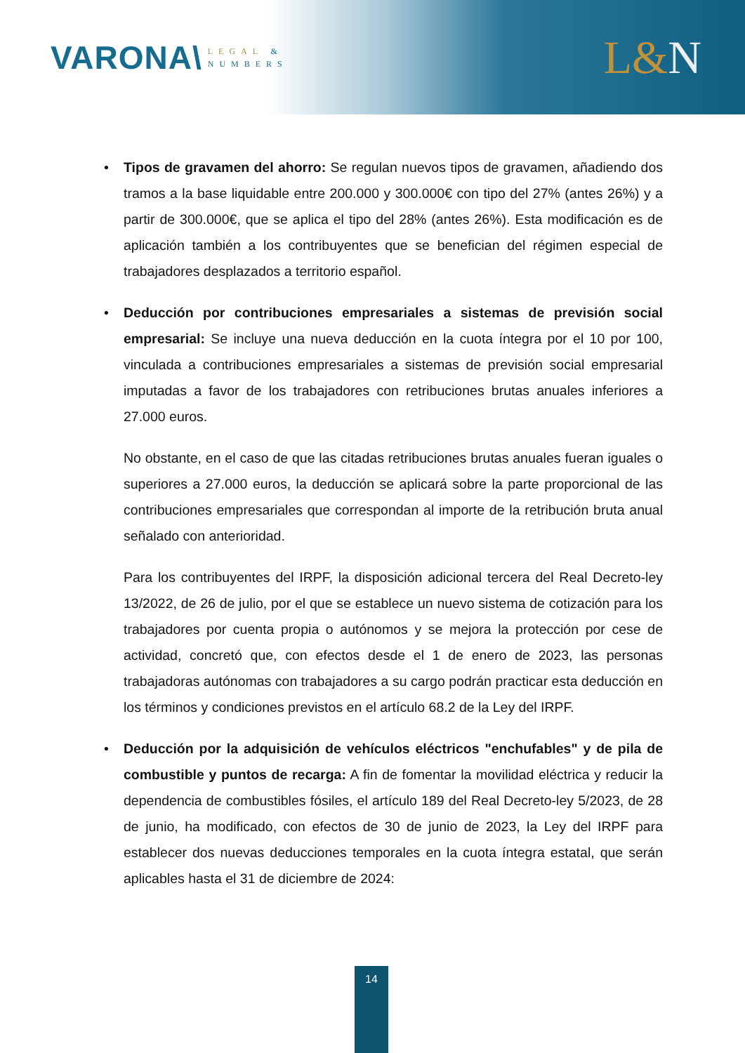VARONA\
LEGAL &
NUMBERS
L&N
• Tipos de gravamen del ahorro: Se regulan nuevos tipos de gravamen, añadiendo dos tramos a la base liquidable entre 200.000 y 300.000€ con tipo del 27% (antes 26%) y a partir de 300.000€, que se aplica el tipo del 28% (antes 26%). Esta modificación es de aplicación también a los contribuyentes que se benefician del régimen especial de trabajadores desplazados a territorio español.
• Deducción por contribuciones empresariales a sistemas de previsión social empresarial: Se incluye una nueva deducción en la cuota íntegra por el 10 por 100, vinculada a contribuciones empresariales a sistemas de previsión social empresarial imputadas a favor de los trabajadores con retribuciones brutas anuales inferiores a 27.000 euros.
No obstante, en el caso de que las citadas retribuciones brutas anuales fueran iguales o superiores a 27.000 euros, la deducción se aplicará sobre la parte proporcional de las contribuciones empresariales que correspondan al importe de la retribución bruta anual señalado con anterioridad.
Para los contribuyentes del IRPF, la disposición adicional tercera del Real Decreto-ley 13/2022, de 26 de julio, por el que se establece un nuevo sistema de cotización para los trabajadores por cuenta propia o autónomos y se mejora la protección por cese de actividad, concretó que, con efectos desde el 1 de enero de 2023, las personas trabajadoras autónomas con trabajadores a su cargo podrán practicar esta deducción en los términos y condiciones previstos en el artículo 68.2 de la Ley del IRPF.
• Deducción por la adquisición de vehículos eléctricos "enchufables" y de pila de combustible y puntos de recarga: A fin de fomentar la movilidad eléctrica y reducir la dependencia de combustibles fósiles, el artículo 189 del Real Decreto-ley 5/2023, de 28 de junio, ha modificado, con efectos de 30 de junio de 2023, la Ley del IRPF para establecer dos nuevas deducciones temporales en la cuota íntegra estatal, que serán aplicables hasta el 31 de diciembre de 2024:
14